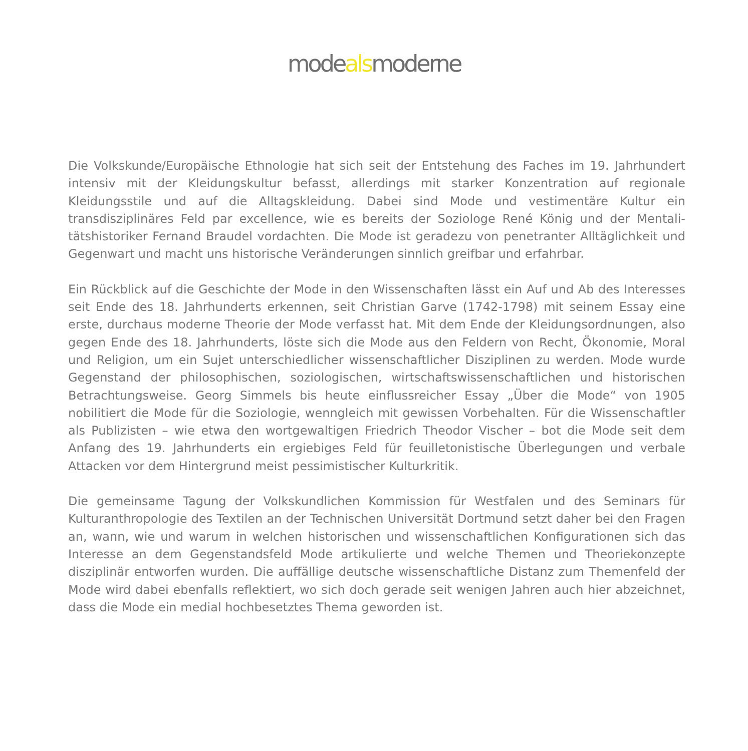modealsmoderne
Die Volkskunde/Europäische Ethnologie hat sich seit der Entstehung des Faches im 19. Jahrhundert intensiv mit der Kleidungskultur befasst, allerdings mit starker Konzentration auf regionale Kleidungsstile und auf die Alltagskleidung. Dabei sind Mode und vestimentäre Kultur ein transdisziplinäres Feld par excellence, wie es bereits der Soziologe René König und der Mentali­tätshistoriker Fernand Braudel vordachten. Die Mode ist geradezu von penetranter Alltäglichkeit und Gegenwart und macht uns historische Veränderungen sinnlich greifbar und erfahrbar.
Ein Rückblick auf die Geschichte der Mode in den Wissenschaften lässt ein Auf und Ab des Interesses seit Ende des 18. Jahrhunderts erkennen, seit Christian Garve (1742-1798) mit seinem Essay eine erste, durchaus moderne Theorie der Mode verfasst hat. Mit dem Ende der Kleidungsordnungen, also gegen Ende des 18. Jahrhunderts, löste sich die Mode aus den Feldern von Recht, Ökonomie, Moral und Religion, um ein Sujet unterschiedlicher wissenschaftlicher Disziplinen zu werden. Mode wurde Gegenstand der philosophischen, soziologischen, wirtschafts­wissenschaftlichen und historischen Betrachtungsweise. Georg Simmels bis heute einflussreicher Essay „Über die Mode“ von 1905 nobilitiert die Mode für die Soziologie, wenngleich mit gewissen Vorbehalten. Für die Wissenschaftler als Publizisten – wie etwa den wortgewaltigen Friedrich Theodor Vischer – bot die Mode seit dem Anfang des 19. Jahrhunderts ein ergiebiges Feld für feuilletonistische Überlegungen und verbale Attacken vor dem Hintergrund meist pessimistischer Kulturkritik.
Die gemeinsame Tagung der Volkskundlichen Kommission für Westfalen und des Seminars für Kulturanthropologie des Textilen an der Technischen Universität Dortmund setzt daher bei den Fragen an, wann, wie und warum in welchen historischen und wissenschaftlichen Konfigurationen sich das Interesse an dem Gegenstandsfeld Mode artikulierte und welche Themen und Theoriekonzepte disziplinär entworfen wurden. Die auffällige deutsche wissenschaftliche Distanz zum Themenfeld der Mode wird dabei ebenfalls reflektiert, wo sich doch gerade seit wenigen Jahren auch hier abzeichnet, dass die Mode ein medial hochbesetztes Thema geworden ist.